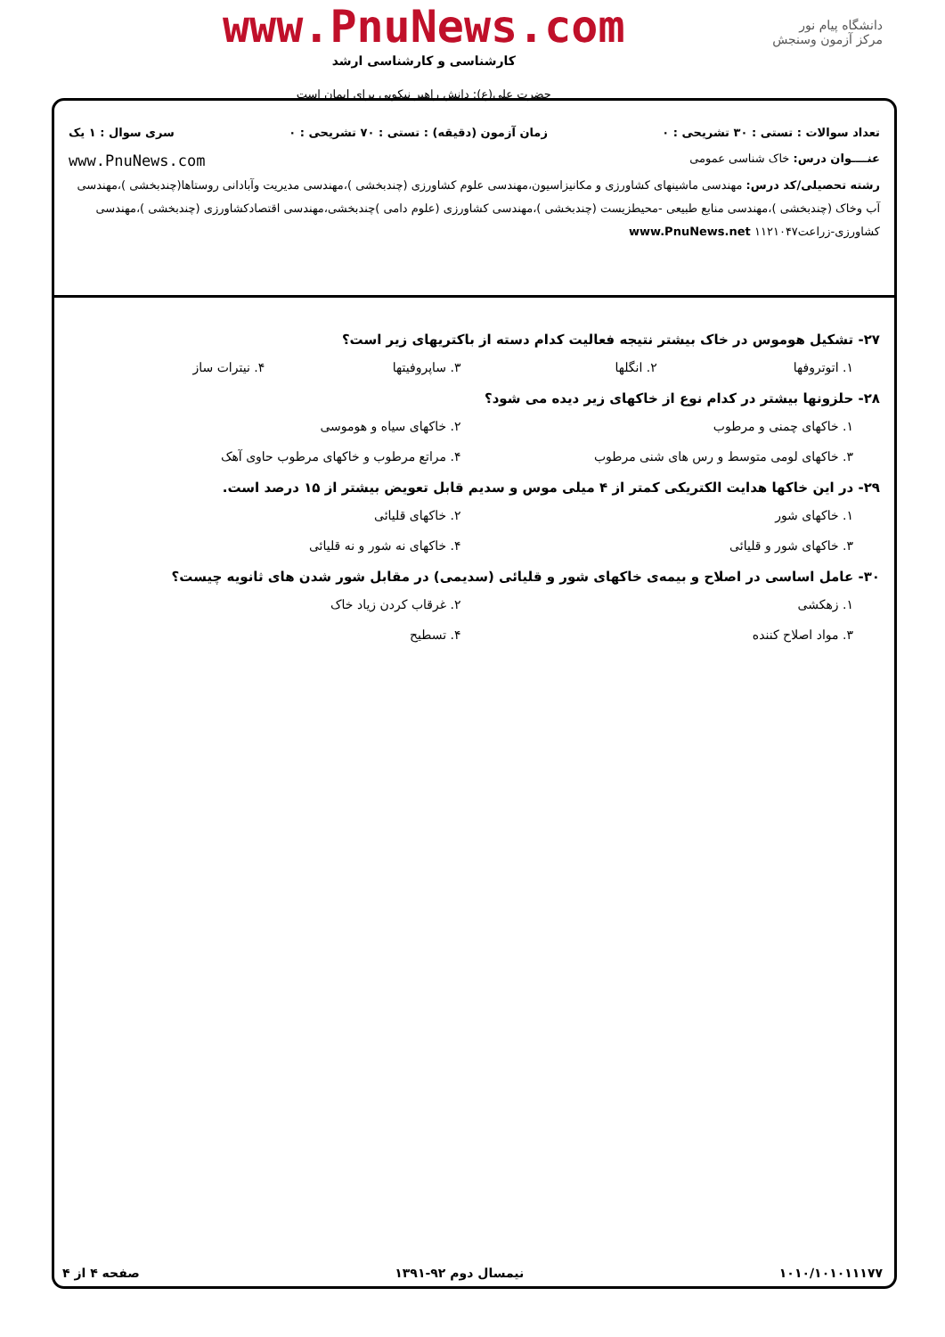www.PnuNews.com
کارشناسی و کارشناسی ارشد
حضرت علی(ع): دانش راهبر نیکویی برای ایمان است
دانشگاه پیام نور
مرکز آزمون وسنجش
تعداد سوالات : تستی : ۳۰ تشریحی : ۰ زمان آزمون (دقیقه) : تستی : ۷۰ تشریحی : ۰ سری سوال : ۱ یک
عنــــوان درس: خاک شناسی عمومی www.PnuNews.com
رشته تحصیلی/کد درس: مهندسی ماشینهای کشاورزی و مکانیزاسیون،مهندسی علوم کشاورزی (چندبخشی )،مهندسی مدیریت وآبادانی روستاها(چندبخشی )،مهندسی آب وخاک (چندبخشی )،مهندسی منابع طبیعی -محیطزیست (چندبخشی )،مهندسی کشاورزی (علوم دامی )چندبخشی،مهندسی اقتصادکشاورزی (چندبخشی )،مهندسی کشاورزی-زراعت۱۱۲۱۰۴۷ www.PnuNews.net
۲۷- تشکیل هوموس در خاک بیشتر نتیجه فعالیت کدام دسته از باکتریهای زیر است؟
۱. اتوتروفها ۲. انگلها ۳. ساپروفیتها ۴. نیترات ساز
۲۸- حلزونها بیشتر در کدام نوع از خاکهای زیر دیده می شود؟
۱. خاکهای چمنی و مرطوب ۲. خاکهای سیاه و هوموسی ۳. خاکهای لومی متوسط و رس های شنی مرطوب ۴. مراتع مرطوب و خاکهای مرطوب حاوی آهک
۲۹- در این خاکها هدایت الکتریکی کمتر از ۴ میلی موس و سدیم قابل تعویض بیشتر از ۱۵ درصد است.
۱. خاکهای شور ۲. خاکهای قلیائی ۳. خاکهای شور و قلیائی ۴. خاکهای نه شور و نه قلیائی
۳۰- عامل اساسی در اصلاح و بیمه‌ی خاکهای شور و قلیائی (سدیمی) در مقابل شور شدن های ثانویه چیست؟
۱. زهکشی ۲. غرقاب کردن زیاد خاک ۳. مواد اصلاح کننده ۴. تسطیح
۱۰۱۰/۱۰۱۰۱۱۱۷۷ نیمسال دوم ۹۲-۱۳۹۱ صفحه ۴ از ۴